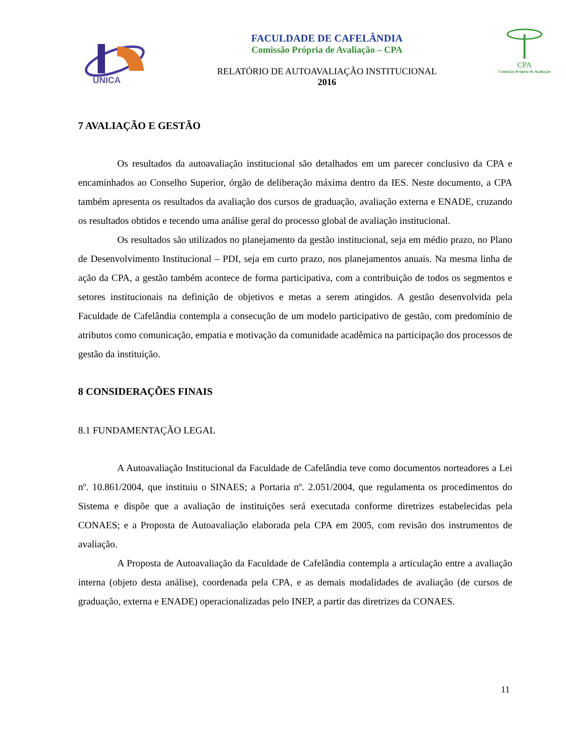UNICA
FACULDADE DE CAFELÂNDIA
Comissão Própria de Avaliação – CPA
RELATÓRIO DE AUTOAVALIAÇÃO INSTITUCIONAL
2016
CPA
Comissão Própria de Avaliação
7 AVALIAÇÃO E GESTÃO
Os resultados da autoavaliação institucional são detalhados em um parecer conclusivo da CPA e encaminhados ao Conselho Superior, órgão de deliberação máxima dentro da IES. Neste documento, a CPA também apresenta os resultados da avaliação dos cursos de graduação, avaliação externa e ENADE, cruzando os resultados obtidos e tecendo uma análise geral do processo global de avaliação institucional.
Os resultados são utilizados no planejamento da gestão institucional, seja em médio prazo, no Plano de Desenvolvimento Institucional – PDI, seja em curto prazo, nos planejamentos anuais. Na mesma linha de ação da CPA, a gestão também acontece de forma participativa, com a contribuição de todos os segmentos e setores institucionais na definição de objetivos e metas a serem atingidos. A gestão desenvolvida pela Faculdade de Cafelândia contempla a consecução de um modelo participativo de gestão, com predomínio de atributos como comunicação, empatia e motivação da comunidade acadêmica na participação dos processos de gestão da instituição.
8 CONSIDERAÇÕES FINAIS
8.1 FUNDAMENTAÇÃO LEGAL
A Autoavaliação Institucional da Faculdade de Cafelândia teve como documentos norteadores a Lei nº. 10.861/2004, que instituiu o SINAES; a Portaria nº. 2.051/2004, que regulamenta os procedimentos do Sistema e dispõe que a avaliação de instituições será executada conforme diretrizes estabelecidas pela CONAES; e a Proposta de Autoavaliação elaborada pela CPA em 2005, com revisão dos instrumentos de avaliação.
A Proposta de Autoavaliação da Faculdade de Cafelândia contempla a articulação entre a avaliação interna (objeto desta análise), coordenada pela CPA, e as demais modalidades de avaliação (de cursos de graduação, externa e ENADE) operacionalizadas pelo INEP, a partir das diretrizes da CONAES.
11